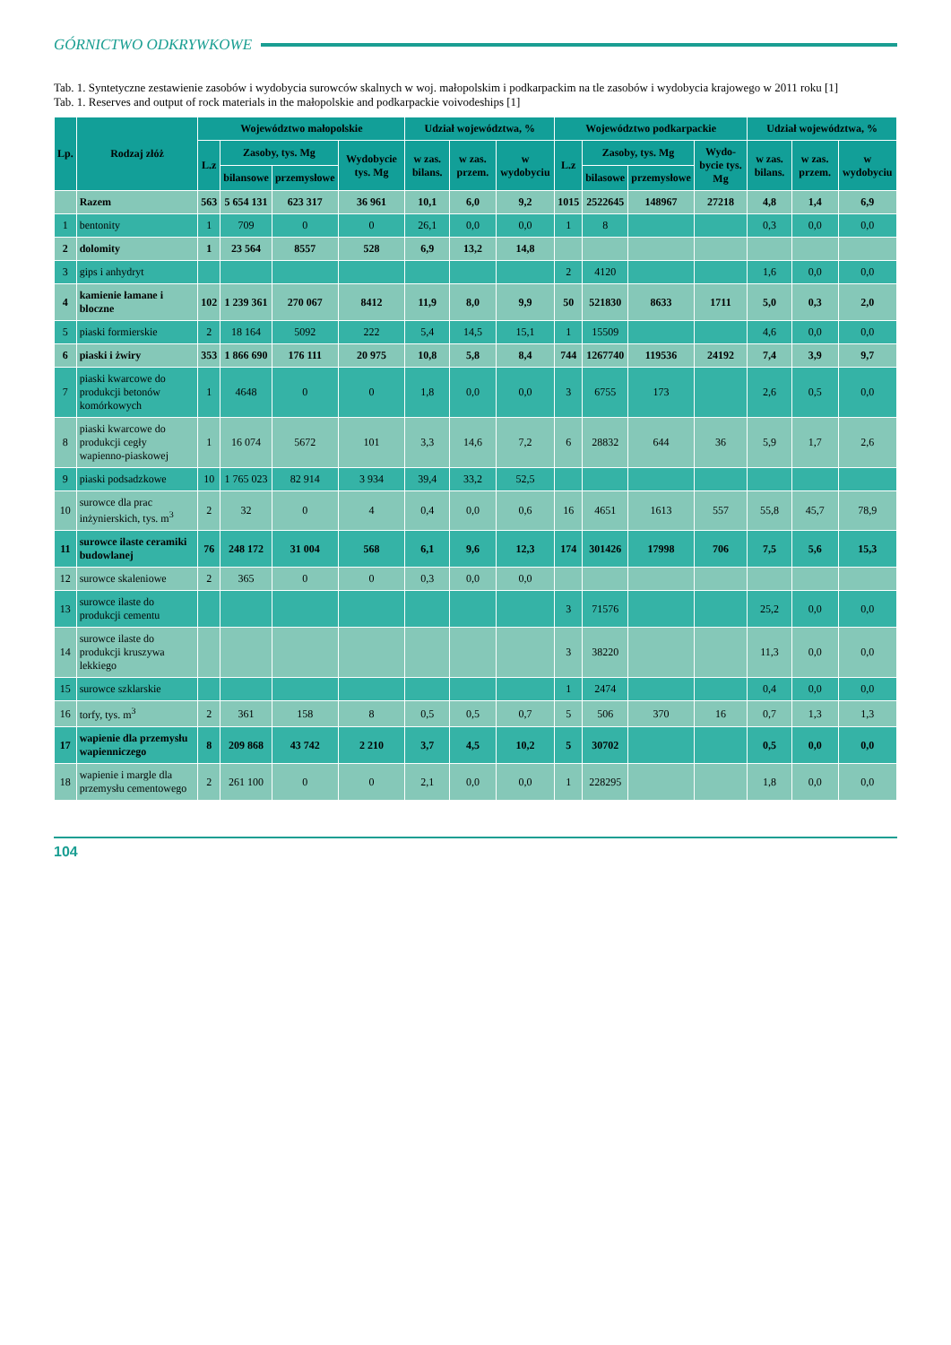GÓRNICTWO ODKRYWKOWE
Tab. 1. Syntetyczne zestawienie zasobów i wydobycia surowców skalnych w woj. małopolskim i podkarpackim na tle zasobów i wydobycia krajowego w 2011 roku [1]
Tab. 1. Reserves and output of rock materials in the małopolskie and podkarpackie voivodeships [1]
| Lp. | Rodzaj złóż | Województwo małopolskie | | | | Udział województwa, % | | | Województwo podkarpackie | | | | Udział województwa, % | | |
| --- | --- | --- | --- | --- | --- | --- | --- | --- | --- | --- | --- | --- | --- | --- | --- |
| | | L.z | Zasoby, tys. Mg | | Wydobycie tys. Mg | w zas. bilans. | w zas. przem. | w wydobyciu | L.z | Zasoby, tys. Mg | | Wydo-bycie tys. Mg | w zas. bilans. | w zas. przem. | w wydobyciu |
| | | | bilansowe | przemysłowe | | | | | | bilasowe | przemysłowe | | | | |
| | Razem | 563 | 5 654 131 | 623 317 | 36 961 | 10,1 | 6,0 | 9,2 | 1015 | 2522645 | 148967 | 27218 | 4,8 | 1,4 | 6,9 |
| 1 | bentonity | 1 | 709 | 0 | 0 | 26,1 | 0,0 | 0,0 | 1 | 8 | | | 0,3 | 0,0 | 0,0 |
| 2 | dolomity | 1 | 23 564 | 8557 | 528 | 6,9 | 13,2 | 14,8 | | | | | | | |
| 3 | gips i anhydryt | | | | | | | | 2 | 4120 | | | 1,6 | 0,0 | 0,0 |
| 4 | kamienie łamane i bloczne | 102 | 1 239 361 | 270 067 | 8412 | 11,9 | 8,0 | 9,9 | 50 | 521830 | 8633 | 1711 | 5,0 | 0,3 | 2,0 |
| 5 | piaski formierskie | 2 | 18 164 | 5092 | 222 | 5,4 | 14,5 | 15,1 | 1 | 15509 | | | 4,6 | 0,0 | 0,0 |
| 6 | piaski i żwiry | 353 | 1 866 690 | 176 111 | 20 975 | 10,8 | 5,8 | 8,4 | 744 | 1267740 | 119536 | 24192 | 7,4 | 3,9 | 9,7 |
| 7 | piaski kwarcowe do produkcji betonów komórkowych | 1 | 4648 | 0 | 0 | 1,8 | 0,0 | 0,0 | 3 | 6755 | 173 | | 2,6 | 0,5 | 0,0 |
| 8 | piaski kwarcowe do produkcji cegły wapienno-piaskowej | 1 | 16 074 | 5672 | 101 | 3,3 | 14,6 | 7,2 | 6 | 28832 | 644 | 36 | 5,9 | 1,7 | 2,6 |
| 9 | piaski podsadzkowe | 10 | 1 765 023 | 82 914 | 3 934 | 39,4 | 33,2 | 52,5 | | | | | | | |
| 10 | surowce dla prac inżynierskich, tys. m<sup>3</sup> | 2 | 32 | 0 | 4 | 0,4 | 0,0 | 0,6 | 16 | 4651 | 1613 | 557 | 55,8 | 45,7 | 78,9 |
| 11 | surowce ilaste ceramiki budowlanej | 76 | 248 172 | 31 004 | 568 | 6,1 | 9,6 | 12,3 | 174 | 301426 | 17998 | 706 | 7,5 | 5,6 | 15,3 |
| 12 | surowce skaleniowe | 2 | 365 | 0 | 0 | 0,3 | 0,0 | 0,0 | | | | | | | |
| 13 | surowce ilaste do produkcji cementu | | | | | | | | 3 | 71576 | | | 25,2 | 0,0 | 0,0 |
| 14 | surowce ilaste do produkcji kruszywa lekkiego | | | | | | | | 3 | 38220 | | | 11,3 | 0,0 | 0,0 |
| 15 | surowce szklarskie | | | | | | | | 1 | 2474 | | | 0,4 | 0,0 | 0,0 |
| 16 | torfy, tys. m<sup>3</sup> | 2 | 361 | 158 | 8 | 0,5 | 0,5 | 0,7 | 5 | 506 | 370 | 16 | 0,7 | 1,3 | 1,3 |
| 17 | wapienie dla przemysłu wapienniczego | 8 | 209 868 | 43 742 | 2 210 | 3,7 | 4,5 | 10,2 | 5 | 30702 | | | 0,5 | 0,0 | 0,0 |
| 18 | wapienie i margle dla przemysłu cementowego | 2 | 261 100 | 0 | 0 | 2,1 | 0,0 | 0,0 | 1 | 228295 | | | 1,8 | 0,0 | 0,0 |
104